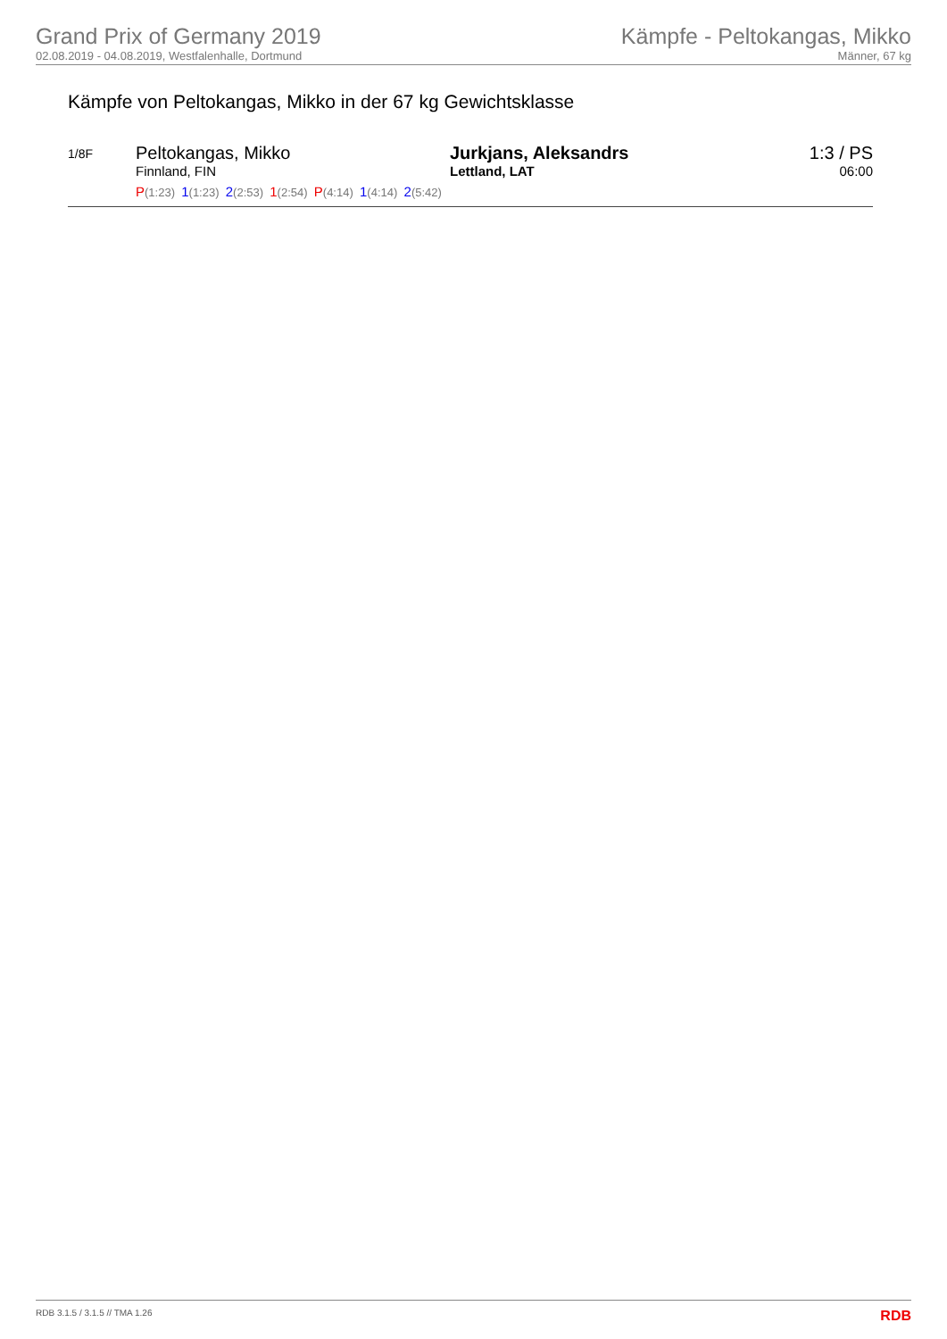Grand Prix of Germany 2019
02.08.2019 - 04.08.2019, Westfalenhalle, Dortmund
Kämpfe - Peltokangas, Mikko
Männer, 67 kg
Kämpfe von Peltokangas, Mikko in der 67 kg Gewichtsklasse
| 1/8F | Peltokangas, Mikko Finnland, FIN | Jurkjans, Aleksandrs Lettland, LAT | 1:3 / PS 06:00 |
| | P (1:23) 1 (1:23) 2 (2:53) 1 (2:54) P (4:14) 1 (4:14) 2 (5:42) | | |
RDB 3.1.5 / 3.1.5 // TMA 1.26 RDB